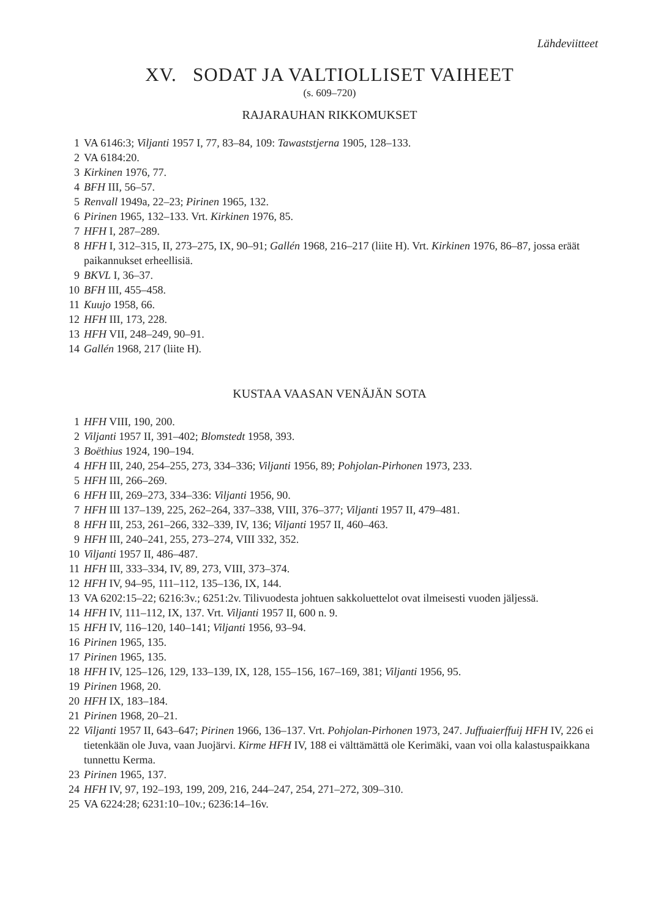Lähdeviitteet
XV. SODAT JA VALTIOLLISET VAIHEET
(s. 609–720)
RAJARAUHAN RIKKOMUKSET
1 VA 6146:3; Viljanti 1957 I, 77, 83–84, 109: Tawaststjerna 1905, 128–133.
2 VA 6184:20.
3 Kirkinen 1976, 77.
4 BFH III, 56–57.
5 Renvall 1949a, 22–23; Pirinen 1965, 132.
6 Pirinen 1965, 132–133. Vrt. Kirkinen 1976, 85.
7 HFH I, 287–289.
8 HFH I, 312–315, II, 273–275, IX, 90–91; Gallén 1968, 216–217 (liite H). Vrt. Kirkinen 1976, 86–87, jossa eräät paikannukset erheellisiä.
9 BKVL I, 36–37.
10 BFH III, 455–458.
11 Kuujo 1958, 66.
12 HFH III, 173, 228.
13 HFH VII, 248–249, 90–91.
14 Gallén 1968, 217 (liite H).
KUSTAA VAASAN VENÄJÄN SOTA
1 HFH VIII, 190, 200.
2 Viljanti 1957 II, 391–402; Blomstedt 1958, 393.
3 Boëthius 1924, 190–194.
4 HFH III, 240, 254–255, 273, 334–336; Viljanti 1956, 89; Pohjolan-Pirhonen 1973, 233.
5 HFH III, 266–269.
6 HFH III, 269–273, 334–336: Viljanti 1956, 90.
7 HFH III 137–139, 225, 262–264, 337–338, VIII, 376–377; Viljanti 1957 II, 479–481.
8 HFH III, 253, 261–266, 332–339, IV, 136; Viljanti 1957 II, 460–463.
9 HFH III, 240–241, 255, 273–274, VIII 332, 352.
10 Viljanti 1957 II, 486–487.
11 HFH III, 333–334, IV, 89, 273, VIII, 373–374.
12 HFH IV, 94–95, 111–112, 135–136, IX, 144.
13 VA 6202:15–22; 6216:3v.; 6251:2v. Tilivuodesta johtuen sakkoluettelot ovat ilmeisesti vuoden jäljessä.
14 HFH IV, 111–112, IX, 137. Vrt. Viljanti 1957 II, 600 n. 9.
15 HFH IV, 116–120, 140–141; Viljanti 1956, 93–94.
16 Pirinen 1965, 135.
17 Pirinen 1965, 135.
18 HFH IV, 125–126, 129, 133–139, IX, 128, 155–156, 167–169, 381; Viljanti 1956, 95.
19 Pirinen 1968, 20.
20 HFH IX, 183–184.
21 Pirinen 1968, 20–21.
22 Viljanti 1957 II, 643–647; Pirinen 1966, 136–137. Vrt. Pohjolan-Pirhonen 1973, 247. Juffuaierffuij HFH IV, 226 ei tietenkään ole Juva, vaan Juojärvi. Kirme HFH IV, 188 ei välttämättä ole Kerimäki, vaan voi olla kalastuspaikkana tunnettu Kerma.
23 Pirinen 1965, 137.
24 HFH IV, 97, 192–193, 199, 209, 216, 244–247, 254, 271–272, 309–310.
25 VA 6224:28; 6231:10–10v.; 6236:14–16v.